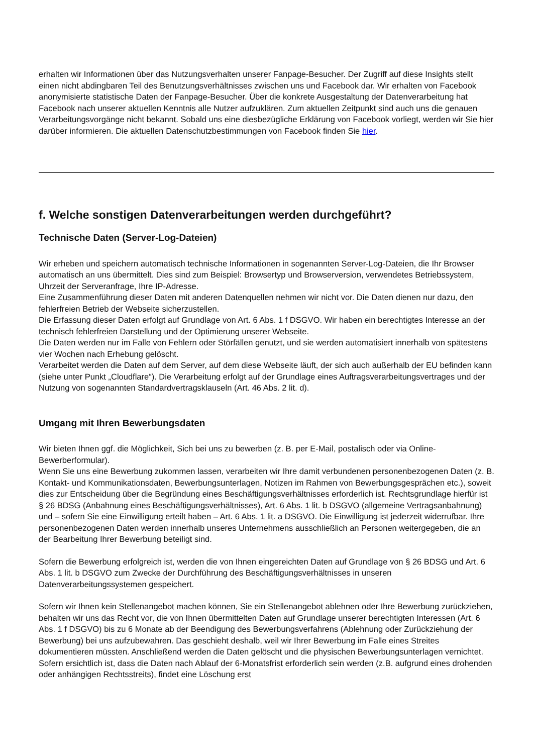erhalten wir Informationen über das Nutzungsverhalten unserer Fanpage-Besucher. Der Zugriff auf diese Insights stellt einen nicht abdingbaren Teil des Benutzungsverhältnisses zwischen uns und Facebook dar. Wir erhalten von Facebook anonymisierte statistische Daten der Fanpage-Besucher. Über die konkrete Ausgestaltung der Datenverarbeitung hat Facebook nach unserer aktuellen Kenntnis alle Nutzer aufzuklären. Zum aktuellen Zeitpunkt sind auch uns die genauen Verarbeitungsvorgänge nicht bekannt. Sobald uns eine diesbezügliche Erklärung von Facebook vorliegt, werden wir Sie hier darüber informieren. Die aktuellen Datenschutzbestimmungen von Facebook finden Sie hier.
f. Welche sonstigen Datenverarbeitungen werden durchgeführt?
Technische Daten (Server-Log-Dateien)
Wir erheben und speichern automatisch technische Informationen in sogenannten Server-Log-Dateien, die Ihr Browser automatisch an uns übermittelt. Dies sind zum Beispiel: Browsertyp und Browserversion, verwendetes Betriebssystem, Uhrzeit der Serveranfrage, Ihre IP-Adresse.
Eine Zusammenführung dieser Daten mit anderen Datenquellen nehmen wir nicht vor. Die Daten dienen nur dazu, den fehlerfreien Betrieb der Webseite sicherzustellen.
Die Erfassung dieser Daten erfolgt auf Grundlage von Art. 6 Abs. 1 f DSGVO. Wir haben ein berechtigtes Interesse an der technisch fehlerfreien Darstellung und der Optimierung unserer Webseite.
Die Daten werden nur im Falle von Fehlern oder Störfällen genutzt, und sie werden automatisiert innerhalb von spätestens vier Wochen nach Erhebung gelöscht.
Verarbeitet werden die Daten auf dem Server, auf dem diese Webseite läuft, der sich auch außerhalb der EU befinden kann (siehe unter Punkt „Cloudflare“). Die Verarbeitung erfolgt auf der Grundlage eines Auftragsverarbeitungsvertrages und der Nutzung von sogenannten Standardvertragsklauseln (Art. 46 Abs. 2 lit. d).
Umgang mit Ihren Bewerbungsdaten
Wir bieten Ihnen ggf. die Möglichkeit, Sich bei uns zu bewerben (z. B. per E-Mail, postalisch oder via Online-Bewerberformular).
Wenn Sie uns eine Bewerbung zukommen lassen, verarbeiten wir Ihre damit verbundenen personenbezogenen Daten (z. B. Kontakt- und Kommunikationsdaten, Bewerbungsunterlagen, Notizen im Rahmen von Bewerbungsgesprächen etc.), soweit dies zur Entscheidung über die Begründung eines Beschäftigungsverhältnisses erforderlich ist. Rechtsgrundlage hierfür ist § 26 BDSG (Anbahnung eines Beschäftigungsverhältnisses), Art. 6 Abs. 1 lit. b DSGVO (allgemeine Vertragsanbahnung) und – sofern Sie eine Einwilligung erteilt haben – Art. 6 Abs. 1 lit. a DSGVO. Die Einwilligung ist jederzeit widerrufbar. Ihre personenbezogenen Daten werden innerhalb unseres Unternehmens ausschließlich an Personen weitergegeben, die an der Bearbeitung Ihrer Bewerbung beteiligt sind.
Sofern die Bewerbung erfolgreich ist, werden die von Ihnen eingereichten Daten auf Grundlage von § 26 BDSG und Art. 6 Abs. 1 lit. b DSGVO zum Zwecke der Durchführung des Beschäftigungsverhältnisses in unseren Datenverarbeitungssystemen gespeichert.
Sofern wir Ihnen kein Stellenangebot machen können, Sie ein Stellenangebot ablehnen oder Ihre Bewerbung zurückziehen, behalten wir uns das Recht vor, die von Ihnen übermittelten Daten auf Grundlage unserer berechtigten Interessen (Art. 6 Abs. 1 f DSGVO) bis zu 6 Monate ab der Beendigung des Bewerbungsverfahrens (Ablehnung oder Zurückziehung der Bewerbung) bei uns aufzubewahren. Das geschieht deshalb, weil wir Ihrer Bewerbung im Falle eines Streites dokumentieren müssten. Anschließend werden die Daten gelöscht und die physischen Bewerbungsunterlagen vernichtet. Sofern ersichtlich ist, dass die Daten nach Ablauf der 6-Monatsfrist erforderlich sein werden (z.B. aufgrund eines drohenden oder anhängigen Rechtsstreits), findet eine Löschung erst